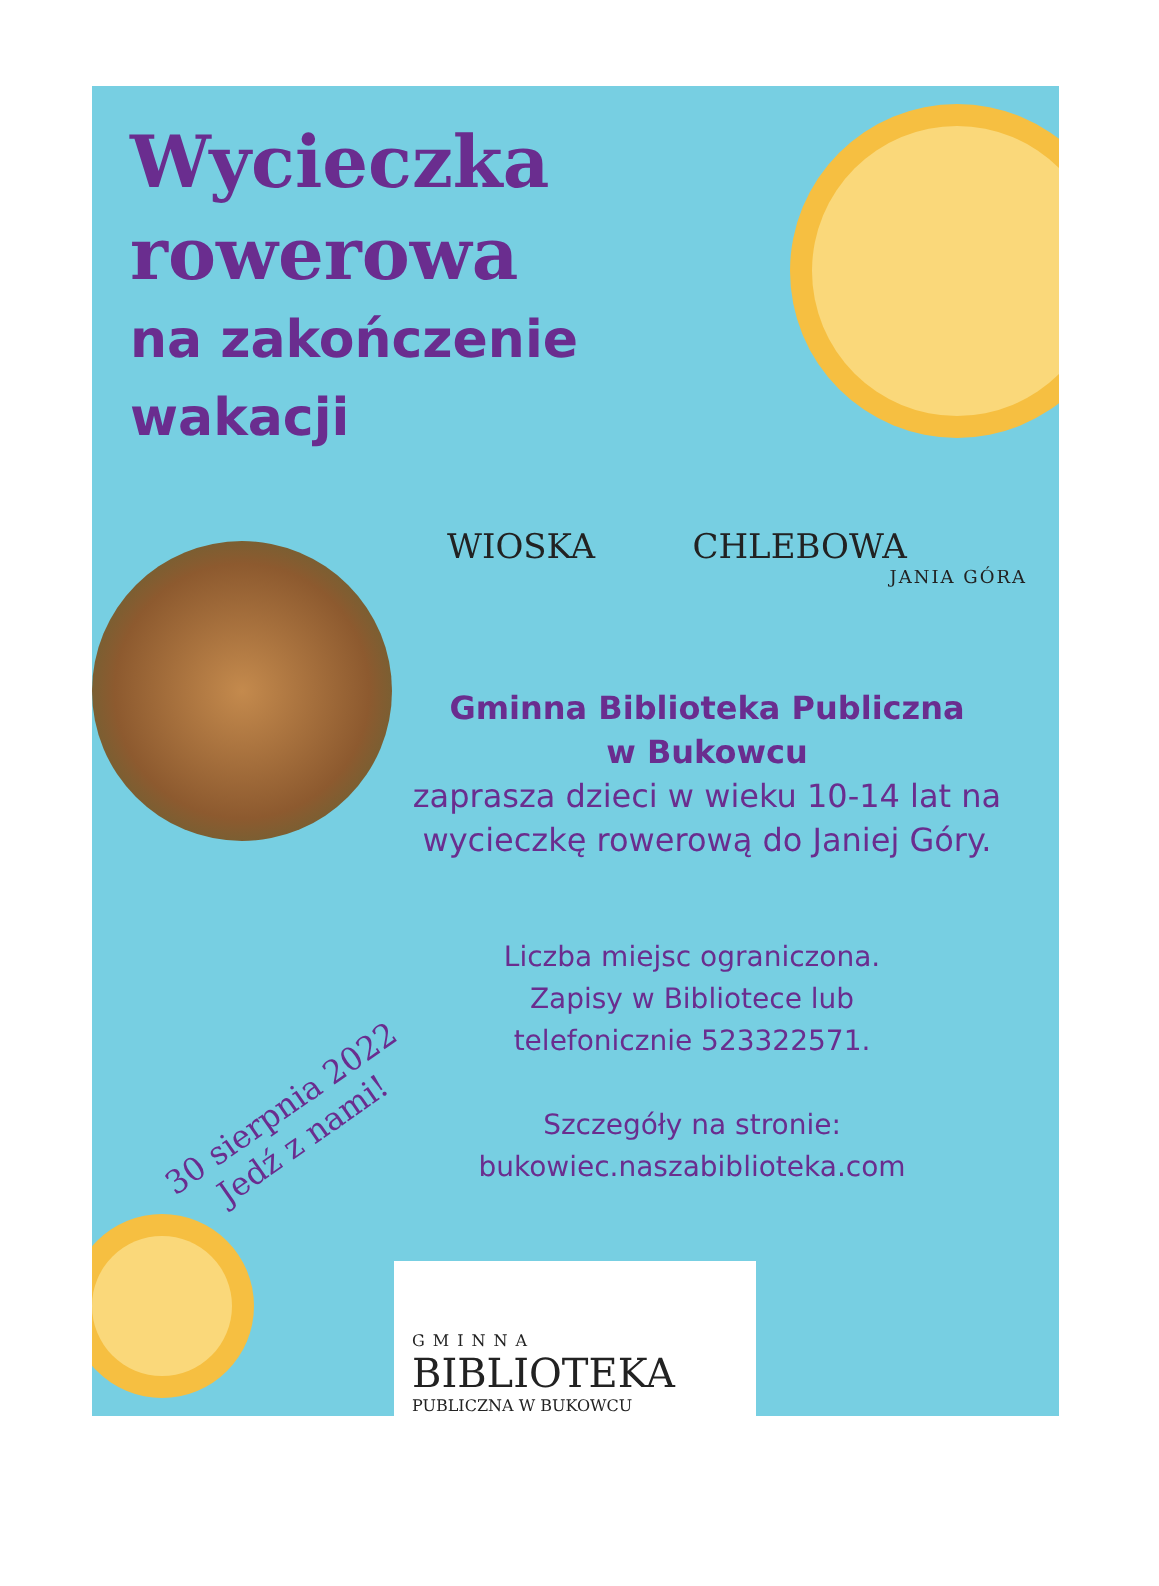Wycieczka
rowerowa
na zakończenie
wakacji
WIOSKA CHLEBOWA
JANIA GÓRA
Gminna Biblioteka Publiczna
w Bukowcu
zaprasza dzieci w wieku 10-14 lat na wycieczkę rowerową do Janiej Góry.
Liczba miejsc ograniczona.
Zapisy w Bibliotece lub
telefonicznie 523322571.
Szczegóły na stronie:
bukowiec.naszabiblioteka.com
30 sierpnia 2022
Jedź z nami!
GMINNA
BIBLIOTEKA
PUBLICZNA W BUKOWCU